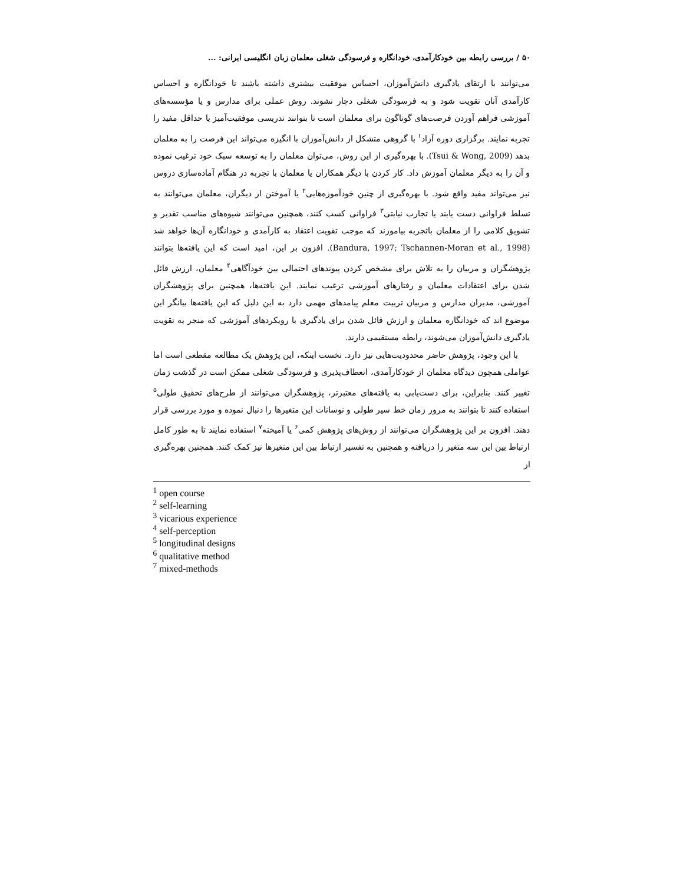۵۰ / بررسی رابطه بین خودکارآمدی، خودانگاره و فرسودگی شغلی معلمان زبان انگلیسی ایرانی: ...
می‌توانند با ارتقای یادگیری دانش‌آموزان، احساس موفقیت بیشتری داشته باشند تا خودانگاره و احساس کارآمدی آنان تقویت شود و به فرسودگی شغلی دچار نشوند. روش عملی برای مدارس و یا مؤسسه‌های آموزشی فراهم آوردن فرصت‌های گوناگون برای معلمان است تا بتوانند تدریسی موفقیت‌آمیز یا حداقل مفید را تجربه نمایند. برگزاری دوره آزاد<sup>۱</sup> با گروهی متشکل از دانش‌آموزان با انگیزه می‌تواند این فرصت را به معلمان بدهد (Tsui & Wong, 2009). با بهره‌گیری از این روش، می‌توان معلمان را به توسعه سبک خود ترغیب نموده و آن را به دیگر معلمان آموزش داد. کار کردن با دیگر همکاران یا معلمان با تجربه در هنگام آماده‌سازی دروس نیز می‌تواند مفید واقع شود. با بهره‌گیری از چنین خودآموزه‌هایی<sup>۲</sup> یا آموختن از دیگران، معلمان می‌توانند به تسلط فراوانی دست یابند یا تجارب نیابتی<sup>۳</sup> فراوانی کسب کنند، همچنین می‌توانند شیوه‌های مناسب تقدیر و تشویق کلامی را از معلمان باتجربه بیاموزند که موجب تقویت اعتقاد به کارآمدی و خودانگاره آن‌ها خواهد شد (Bandura, 1997; Tschannen-Moran et al., 1998). افزون بر این، امید است که این یافته‌ها بتوانند پژوهشگران و مربیان را به تلاش برای مشخص کردن پیوندهای احتمالی بین خودآگاهی<sup>۴</sup> معلمان، ارزش قائل شدن برای اعتقادات معلمان و رفتارهای آموزشی ترغیب نمایند. این یافته‌ها، همچنین برای پژوهشگران آموزشی، مدیران مدارس و مربیان تربیت معلم پیامدهای مهمی دارد به این دلیل که این یافته‌ها بیانگر این موضوع اند که خودانگاره معلمان و ارزش قائل شدن برای یادگیری با رویکردهای آموزشی که منجر به تقویت یادگیری دانش‌آموزان می‌شوند، رابطه مستقیمی دارند.
با این وجود، پژوهش حاضر محدودیت‌هایی نیز دارد. نخست اینکه، این پژوهش یک مطالعه مقطعی است اما عواملی همچون دیدگاه معلمان از خودکارآمدی، انعطاف‌پذیری و فرسودگی شغلی ممکن است در گذشت زمان تغییر کنند. بنابراین، برای دست‌یابی به یافته‌های معتبرتر، پژوهشگران می‌توانند از طرح‌های تحقیق طولی<sup>۵</sup> استفاده کنند تا بتوانند به مرور زمان خط سیر طولی و نوسانات این متغیرها را دنبال نموده و مورد بررسی قرار دهند. افزون بر این پژوهشگران می‌توانند از روش‌های پژوهش کمی<sup>۶</sup> یا آمیخته<sup>۷</sup> استفاده نمایند تا به طور کامل ارتباط بین این سه متغیر را دریافته و همچنین به تفسیر ارتباط بین این متغیرها نیز کمک کنند. همچنین بهره‌گیری از
<sup>1</sup> open course
<sup>2</sup> self-learning
<sup>3</sup> vicarious experience
<sup>4</sup> self-perception
<sup>5</sup> longitudinal designs
<sup>6</sup> qualitative method
<sup>7</sup> mixed-methods